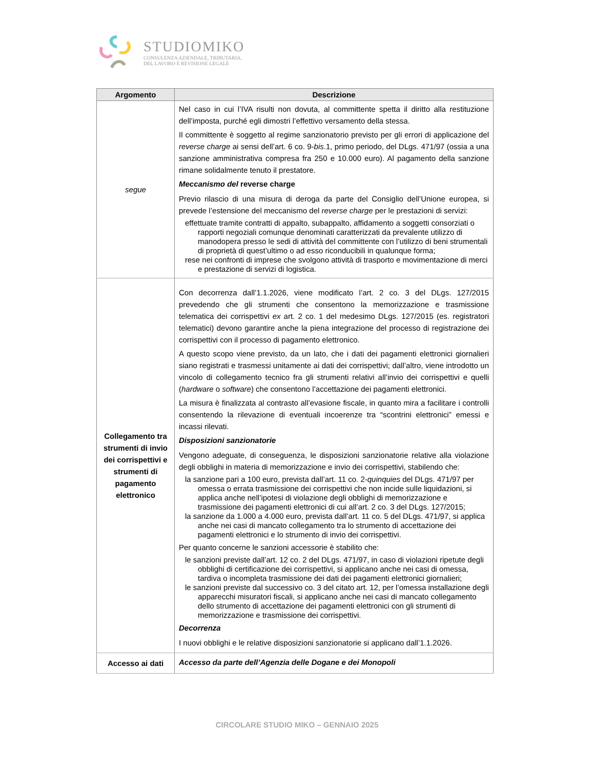STUDIOMIKO
CONSULENZA AZIENDALE, TRIBUTARIA,
DEL LAVORO E REVISIONE LEGALE
| Argomento | Descrizione |
| --- | --- |
| segue | Nel caso in cui l’IVA risulti non dovuta, al committente spetta il diritto alla restituzione dell’imposta, purché egli dimostri l’effettivo versamento della stessa. Il committente è soggetto al regime sanzionatorio previsto per gli errori di applicazione del reverse charge ai sensi dell’art. 6 co. 9- bis .1, primo periodo, del DLgs. 471/97 (ossia a una sanzione amministrativa compresa fra 250 e 10.000 euro). Al pagamento della sanzione rimane solidalmente tenuto il prestatore. Meccanismo del reverse charge Previo rilascio di una misura di deroga da parte del Consiglio dell’Unione europea, si prevede l’estensione del meccanismo del reverse charge per le prestazioni di servizi: effettuate tramite contratti di appalto, subappalto, affidamento a soggetti consorziati o rapporti negoziali comunque denominati caratterizzati da prevalente utilizzo di manodopera presso le sedi di attività del committente con l’utilizzo di beni strumentali di proprietà di quest’ultimo o ad esso riconducibili in qualunque forma; rese nei confronti di imprese che svolgono attività di trasporto e movimentazione di merci e prestazione di servizi di logistica. |
| Collegamento tra strumenti di invio dei corrispettivi e strumenti di pagamento elettronico | Con decorrenza dall’1.1.2026, viene modificato l’art. 2 co. 3 del DLgs. 127/2015 prevedendo che gli strumenti che consentono la memorizzazione e trasmissione telematica dei corrispettivi ex art. 2 co. 1 del medesimo DLgs. 127/2015 (es. registratori telematici) devono garantire anche la piena integrazione del processo di registrazione dei corrispettivi con il processo di pagamento elettronico. A questo scopo viene previsto, da un lato, che i dati dei pagamenti elettronici giornalieri siano registrati e trasmessi unitamente ai dati dei corrispettivi; dall’altro, viene introdotto un vincolo di collegamento tecnico fra gli strumenti relativi all’invio dei corrispettivi e quelli ( hardware o software ) che consentono l’accettazione dei pagamenti elettronici. La misura è finalizzata al contrasto all’evasione fiscale, in quanto mira a facilitare i controlli consentendo la rilevazione di eventuali incoerenze tra “scontrini elettronici” emessi e incassi rilevati. Disposizioni sanzionatorie Vengono adeguate, di conseguenza, le disposizioni sanzionatorie relative alla violazione degli obblighi in materia di memorizzazione e invio dei corrispettivi, stabilendo che: la sanzione pari a 100 euro, prevista dall’art. 11 co. 2- quinquies del DLgs. 471/97 per omessa o errata trasmissione dei corrispettivi che non incide sulle liquidazioni, si applica anche nell’ipotesi di violazione degli obblighi di memorizzazione e trasmissione dei pagamenti elettronici di cui all’art. 2 co. 3 del DLgs. 127/2015; la sanzione da 1.000 a 4.000 euro, prevista dall’art. 11 co. 5 del DLgs. 471/97, si applica anche nei casi di mancato collegamento tra lo strumento di accettazione dei pagamenti elettronici e lo strumento di invio dei corrispettivi. Per quanto concerne le sanzioni accessorie è stabilito che: le sanzioni previste dall’art. 12 co. 2 del DLgs. 471/97, in caso di violazioni ripetute degli obblighi di certificazione dei corrispettivi, si applicano anche nei casi di omessa, tardiva o incompleta trasmissione dei dati dei pagamenti elettronici giornalieri; le sanzioni previste dal successivo co. 3 del citato art. 12, per l’omessa installazione degli apparecchi misuratori fiscali, si applicano anche nei casi di mancato collegamento dello strumento di accettazione dei pagamenti elettronici con gli strumenti di memorizzazione e trasmissione dei corrispettivi. Decorrenza I nuovi obblighi e le relative disposizioni sanzionatorie si applicano dall’1.1.2026. |
| Accesso ai dati | Accesso da parte dell’Agenzia delle Dogane e dei Monopoli |
CIRCOLARE STUDIO MIKO – GENNAIO 2025